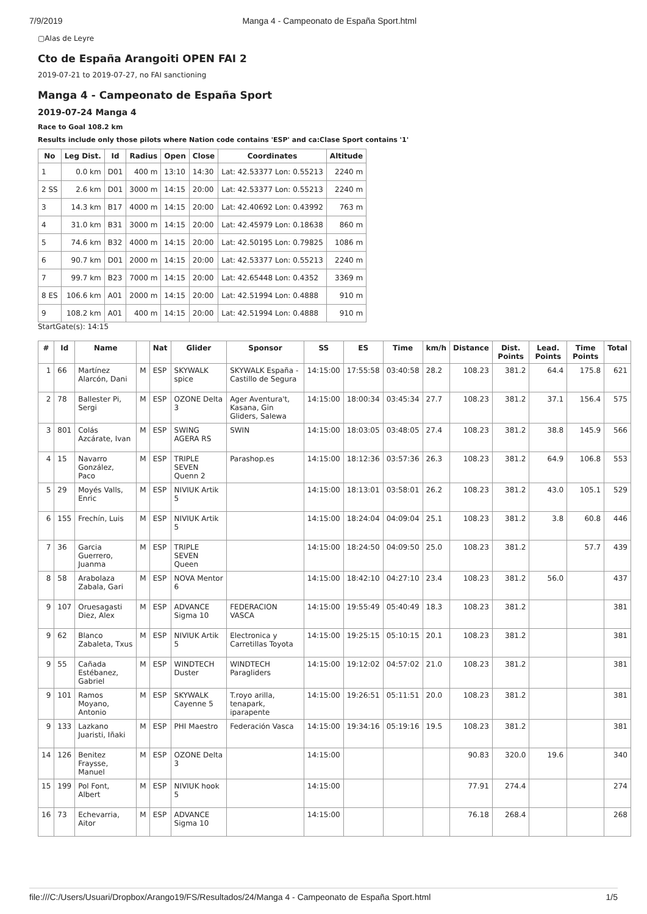7/9/2019 Manga 4 - Campeonato de España Sport.html
▢Alas de Leyre
Cto de España Arangoiti OPEN FAI 2
2019-07-21 to 2019-07-27, no FAI sanctioning
Manga 4 - Campeonato de España Sport
2019-07-24 Manga 4
Race to Goal 108.2 km
Results include only those pilots where Nation code contains 'ESP' and ca:Clase Sport contains '1'
| No | Leg Dist. | Id | Radius | Open | Close | Coordinates | Altitude |
| --- | --- | --- | --- | --- | --- | --- | --- |
| 1 | 0.0 km | D01 | 400 m | 13:10 | 14:30 | Lat: 42.53377 Lon: 0.55213 | 2240 m |
| 2 SS | 2.6 km | D01 | 3000 m | 14:15 | 20:00 | Lat: 42.53377 Lon: 0.55213 | 2240 m |
| 3 | 14.3 km | B17 | 4000 m | 14:15 | 20:00 | Lat: 42.40692 Lon: 0.43992 | 763 m |
| 4 | 31.0 km | B31 | 3000 m | 14:15 | 20:00 | Lat: 42.45979 Lon: 0.18638 | 860 m |
| 5 | 74.6 km | B32 | 4000 m | 14:15 | 20:00 | Lat: 42.50195 Lon: 0.79825 | 1086 m |
| 6 | 90.7 km | D01 | 2000 m | 14:15 | 20:00 | Lat: 42.53377 Lon: 0.55213 | 2240 m |
| 7 | 99.7 km | B23 | 7000 m | 14:15 | 20:00 | Lat: 42.65448 Lon: 0.4352 | 3369 m |
| 8 ES | 106.6 km | A01 | 2000 m | 14:15 | 20:00 | Lat: 42.51994 Lon: 0.4888 | 910 m |
| 9 | 108.2 km | A01 | 400 m | 14:15 | 20:00 | Lat: 42.51994 Lon: 0.4888 | 910 m |
StartGate(s): 14:15
| # | Id | Name | | Nat | Glider | Sponsor | SS | ES | Time | km/h | Distance | Dist. Points | Lead. Points | Time Points | Total |
| --- | --- | --- | --- | --- | --- | --- | --- | --- | --- | --- | --- | --- | --- | --- | --- |
| 1 | 66 | Martínez Alarcón, Dani | M | ESP | SKYWALK spice | SKYWALK España - Castillo de Segura | 14:15:00 | 17:55:58 | 03:40:58 | 28.2 | 108.23 | 381.2 | 64.4 | 175.8 | 621 |
| 2 | 78 | Ballester Pi, Sergi | M | ESP | OZONE Delta 3 | Ager Aventura't, Kasana, Gin Gliders, Salewa | 14:15:00 | 18:00:34 | 03:45:34 | 27.7 | 108.23 | 381.2 | 37.1 | 156.4 | 575 |
| 3 | 801 | Colás Azcárate, Ivan | M | ESP | SWING AGERA RS | SWIN | 14:15:00 | 18:03:05 | 03:48:05 | 27.4 | 108.23 | 381.2 | 38.8 | 145.9 | 566 |
| 4 | 15 | Navarro González, Paco | M | ESP | TRIPLE SEVEN Quenn 2 | Parashop.es | 14:15:00 | 18:12:36 | 03:57:36 | 26.3 | 108.23 | 381.2 | 64.9 | 106.8 | 553 |
| 5 | 29 | Moyés Valls, Enric | M | ESP | NIVIUK Artik 5 | | 14:15:00 | 18:13:01 | 03:58:01 | 26.2 | 108.23 | 381.2 | 43.0 | 105.1 | 529 |
| 6 | 155 | Frechín, Luis | M | ESP | NIVIUK Artik 5 | | 14:15:00 | 18:24:04 | 04:09:04 | 25.1 | 108.23 | 381.2 | 3.8 | 60.8 | 446 |
| 7 | 36 | Garcia Guerrero, Juanma | M | ESP | TRIPLE SEVEN Queen | | 14:15:00 | 18:24:50 | 04:09:50 | 25.0 | 108.23 | 381.2 | | 57.7 | 439 |
| 8 | 58 | Arabolaza Zabala, Gari | M | ESP | NOVA Mentor 6 | | 14:15:00 | 18:42:10 | 04:27:10 | 23.4 | 108.23 | 381.2 | 56.0 | | 437 |
| 9 | 107 | Oruesagasti Diez, Alex | M | ESP | ADVANCE Sigma 10 | FEDERACION VASCA | 14:15:00 | 19:55:49 | 05:40:49 | 18.3 | 108.23 | 381.2 | | | 381 |
| 9 | 62 | Blanco Zabaleta, Txus | M | ESP | NIVIUK Artik 5 | Electronica y Carretillas Toyota | 14:15:00 | 19:25:15 | 05:10:15 | 20.1 | 108.23 | 381.2 | | | 381 |
| 9 | 55 | Cañada Estébanez, Gabriel | M | ESP | WINDTECH Duster | WINDTECH Paragliders | 14:15:00 | 19:12:02 | 04:57:02 | 21.0 | 108.23 | 381.2 | | | 381 |
| 9 | 101 | Ramos Moyano, Antonio | M | ESP | SKYWALK Cayenne 5 | T.royo arilla, tenapark, iparapente | 14:15:00 | 19:26:51 | 05:11:51 | 20.0 | 108.23 | 381.2 | | | 381 |
| 9 | 133 | Lazkano Juaristi, Iñaki | M | ESP | PHI Maestro | Federación Vasca | 14:15:00 | 19:34:16 | 05:19:16 | 19.5 | 108.23 | 381.2 | | | 381 |
| 14 | 126 | Benitez Fraysse, Manuel | M | ESP | OZONE Delta 3 | | 14:15:00 | | | | 90.83 | 320.0 | 19.6 | | 340 |
| 15 | 199 | Pol Font, Albert | M | ESP | NIVIUK hook 5 | | 14:15:00 | | | | 77.91 | 274.4 | | | 274 |
| 16 | 73 | Echevarria, Aitor | M | ESP | ADVANCE Sigma 10 | | 14:15:00 | | | | 76.18 | 268.4 | | | 268 |
file:///C:/Users/Usuari/Dropbox/Arango19/FS/Resultados/24/Manga 4 - Campeonato de España Sport.html 1/5